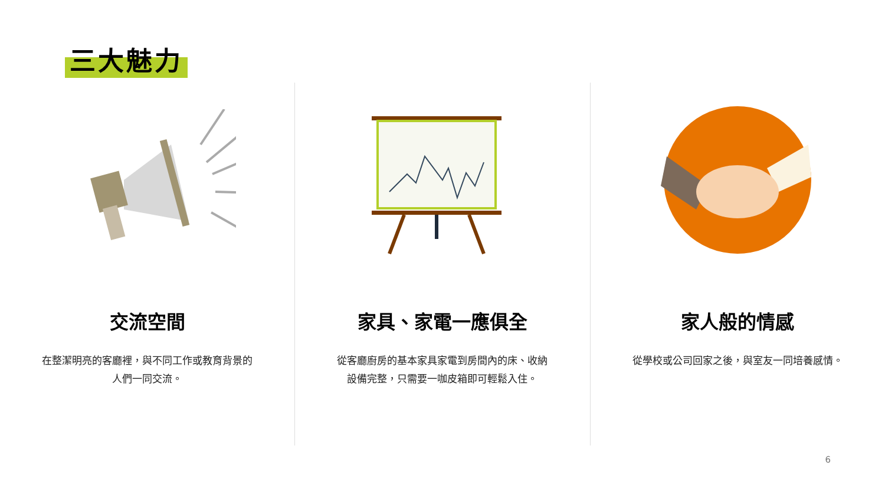三大魅力
交流空間
在整潔明亮的客廳裡，與不同工作或教育背景的人們一同交流。
家具、家電一應俱全
從客廳廚房的基本家具家電到房間內的床、收納設備完整，只需要一咖皮箱即可輕鬆入住。
家人般的情感
從學校或公司回家之後，與室友一同培養感情。
6